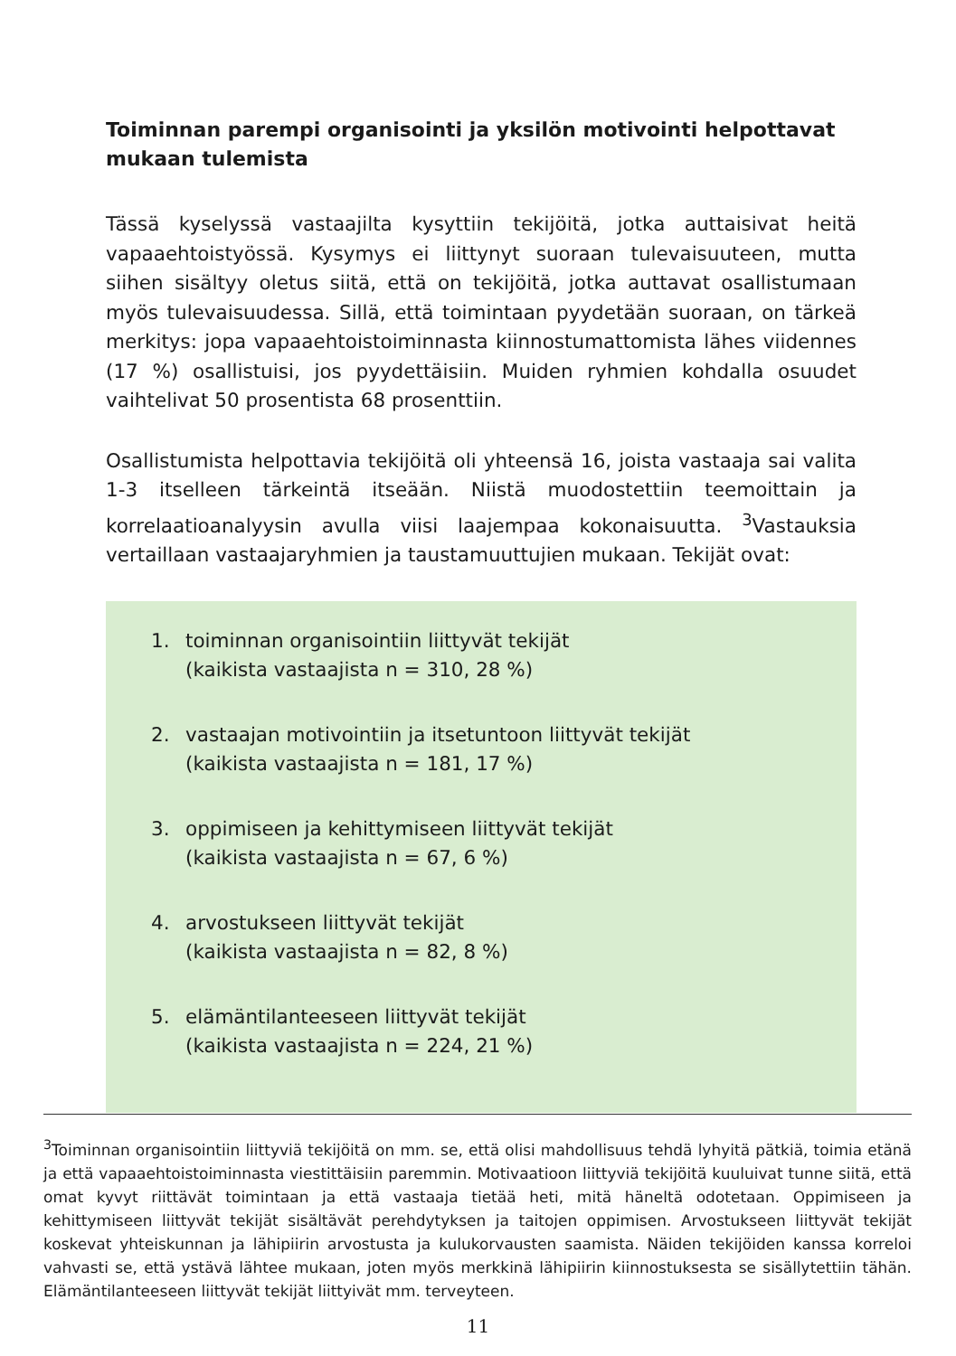Toiminnan parempi organisointi ja yksilön motivointi helpottavat mukaan tulemista
Tässä kyselyssä vastaajilta kysyttiin tekijöitä, jotka auttaisivat heitä vapaaehtoistyössä. Kysymys ei liittynyt suoraan tulevaisuuteen, mutta siihen sisältyy oletus siitä, että on tekijöitä, jotka auttavat osallistumaan myös tulevaisuudessa. Sillä, että toimintaan pyydetään suoraan, on tärkeä merkitys: jopa vapaaehtoistoiminnasta kiinnostumattomista lähes viidennes (17 %) osallistuisi, jos pyydettäisiin. Muiden ryhmien kohdalla osuudet vaihtelivat 50 prosentista 68 prosenttiin.
Osallistumista helpottavia tekijöitä oli yhteensä 16, joista vastaaja sai valita 1-3 itselleen tärkeintä itseään. Niistä muodostettiin teemoittain ja korrelaatioanalyysin avulla viisi laajempaa kokonaisuutta. <sup>3</sup>Vastauksia vertaillaan vastaajaryhmien ja taustamuuttujien mukaan. Tekijät ovat:
1. toiminnan organisointiin liittyvät tekijät
(kaikista vastaajista n = 310, 28 %)
2. vastaajan motivointiin ja itsetuntoon liittyvät tekijät
(kaikista vastaajista n = 181, 17 %)
3. oppimiseen ja kehittymiseen liittyvät tekijät
(kaikista vastaajista n = 67, 6 %)
4. arvostukseen liittyvät tekijät
(kaikista vastaajista n = 82, 8 %)
5. elämäntilanteeseen liittyvät tekijät
(kaikista vastaajista n = 224, 21 %)
<sup>3</sup> Toiminnan organisointiin liittyviä tekijöitä on mm. se, että olisi mahdollisuus tehdä lyhyitä pätkiä, toimia etänä ja että vapaaehtoistoiminnasta viestittäisiin paremmin. Motivaatioon liittyviä tekijöitä kuuluivat tunne siitä, että omat kyvyt riittävät toimintaan ja että vastaaja tietää heti, mitä häneltä odotetaan. Oppimiseen ja kehittymiseen liittyvät tekijät sisältävät perehdytyksen ja taitojen oppimisen. Arvostukseen liittyvät tekijät koskevat yhteiskunnan ja lähipiirin arvostusta ja kulukorvausten saamista. Näiden tekijöiden kanssa korreloi vahvasti se, että ystävä lähtee mukaan, joten myös merkkinä lähipiirin kiinnostuksesta se sisällytettiin tähän. Elämäntilanteeseen liittyvät tekijät liittyivät mm. terveyteen.
11